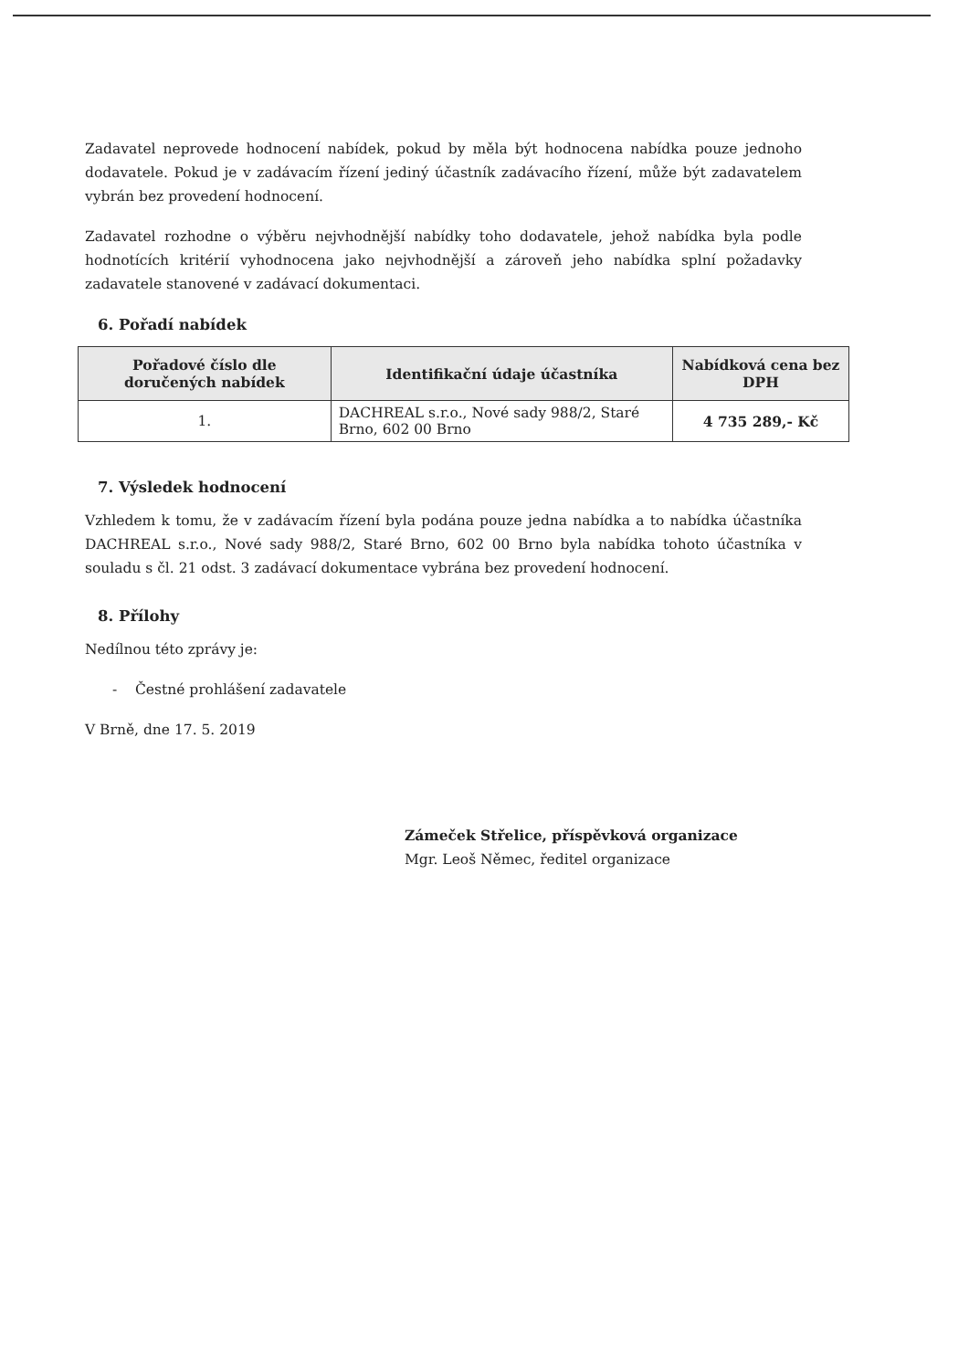Zadavatel neprovede hodnocení nabídek, pokud by měla být hodnocena nabídka pouze jednoho dodavatele. Pokud je v zadávacím řízení jediný účastník zadávacího řízení, může být zadavatelem vybrán bez provedení hodnocení.
Zadavatel rozhodne o výběru nejvhodnější nabídky toho dodavatele, jehož nabídka byla podle hodnotících kritérií vyhodnocena jako nejvhodnější a zároveň jeho nabídka splní požadavky zadavatele stanovené v zadávací dokumentaci.
6. Pořadí nabídek
| Pořadové číslo dle doručených nabídek | Identifikační údaje účastníka | Nabídková cena bez DPH |
| --- | --- | --- |
| 1. | DACHREAL s.r.o., Nové sady 988/2, Staré Brno, 602 00 Brno | 4 735 289,- Kč |
7. Výsledek hodnocení
Vzhledem k tomu, že v zadávacím řízení byla podána pouze jedna nabídka a to nabídka účastníka DACHREAL s.r.o., Nové sady 988/2, Staré Brno, 602 00 Brno byla nabídka tohoto účastníka v souladu s čl. 21 odst. 3 zadávací dokumentace vybrána bez provedení hodnocení.
8. Přílohy
Nedílnou této zprávy je:
- Čestné prohlášení zadavatele
V Brně, dne 17. 5. 2019
Zámeček Střelice, příspěvková organizace
Mgr. Leoš Němec, ředitel organizace